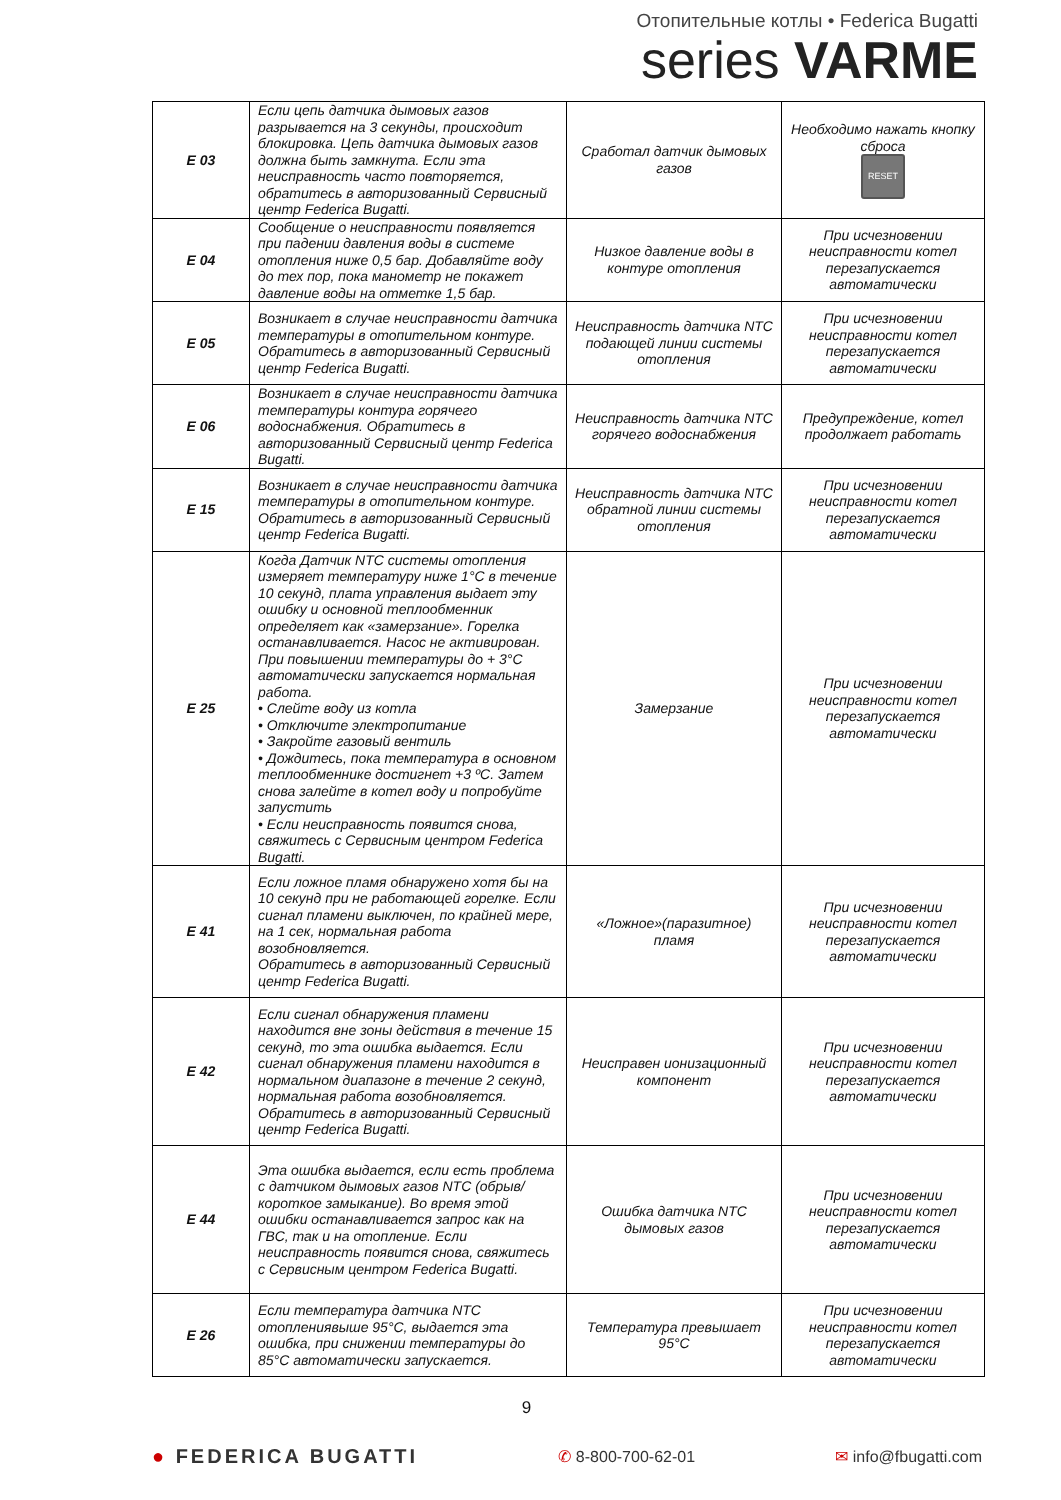Отопительные котлы • Federica Bugatti
series VARME
| E 03 | Если цепь датчика дымовых газов разрывается на 3 секунды, происходит блокировка. Цепь датчика дымовых газов должна быть замкнута. Если эта неисправность часто повторяется, обратитесь в авторизованный Сервисный центр Federica Bugatti. | Сработал датчик дымовых газов | Необходимо нажать кнопку сброса RESET |
| E 04 | Сообщение о неисправности появляется при падении давления воды в системе отопления ниже 0,5 бар. Добавляйте воду до тех пор, пока манометр не покажет давление воды на отметке 1,5 бар. | Низкое давление воды в контуре отопления | При исчезновении неисправности котел перезапускается автоматически |
| E 05 | Возникает в случае неисправности датчика температуры в отопительном контуре. Обратитесь в авторизованный Сервисный центр Federica Bugatti. | Неисправность датчика NTC подающей линии системы отопления | При исчезновении неисправности котел перезапускается автоматически |
| E 06 | Возникает в случае неисправности датчика температуры контура горячего водоснабжения. Обратитесь в авторизованный Сервисный центр Federica Bugatti. | Неисправность датчика NTC горячего водоснабжения | Предупреждение, котел продолжает работать |
| E 15 | Возникает в случае неисправности датчика температуры в отопительном контуре. Обратитесь в авторизованный Сервисный центр Federica Bugatti. | Неисправность датчика NTC обратной линии системы отопления | При исчезновении неисправности котел перезапускается автоматически |
| E 25 | Когда Датчик NTC системы отопления измеряет температуру ниже 1°С в течение 10 секунд, плата управления выдает эту ошибку и основной теплообменник определяет как «замерзание». Горелка останавливается. Насос не активирован. При повышении температуры до + 3°С автоматически запускается нормальная работа. • Слейте воду из котла • Отключите электропитание • Закройте газовый вентиль • Дождитесь, пока температура в основном теплообменнике достигнет +3 ºС. Затем снова залейте в котел воду и попробуйте запустить • Если неисправность появится снова, свяжитесь с Сервисным центром Federica Bugatti. | Замерзание | При исчезновении неисправности котел перезапускается автоматически |
| E 41 | Если ложное пламя обнаружено хотя бы на 10 секунд при не работающей горелке. Если сигнал пламени выключен, по крайней мере, на 1 сек, нормальная работа возобновляется. Обратитесь в авторизованный Сервисный центр Federica Bugatti. | «Ложное»(паразитное) пламя | При исчезновении неисправности котел перезапускается автоматически |
| E 42 | Если сигнал обнаружения пламени находится вне зоны действия в течение 15 секунд, то эта ошибка выдается. Если сигнал обнаружения пламени находится в нормальном диапазоне в течение 2 секунд, нормальная работа возобновляется. Обратитесь в авторизованный Сервисный центр Federica Bugatti. | Неисправен ионизационный компонент | При исчезновении неисправности котел перезапускается автоматически |
| E 44 | Эта ошибка выдается, если есть проблема с датчиком дымовых газов NTC (обрыв/короткое замыкание). Во время этой ошибки останавливается запрос как на ГВС, так и на отопление. Если неисправность появится снова, свяжитесь с Сервисным центром Federica Bugatti. | Ошибка датчика NTC дымовых газов | При исчезновении неисправности котел перезапускается автоматически |
| E 26 | Если температура датчика NTC отоплениявыше 95°С, выдается эта ошибка, при снижении температуры до 85°С автоматически запускается. | Температура превышает 95°С | При исчезновении неисправности котел перезапускается автоматически |
9
● FEDERICA BUGATTI ✆ 8-800-700-62-01 ✉ info@fbugatti.com